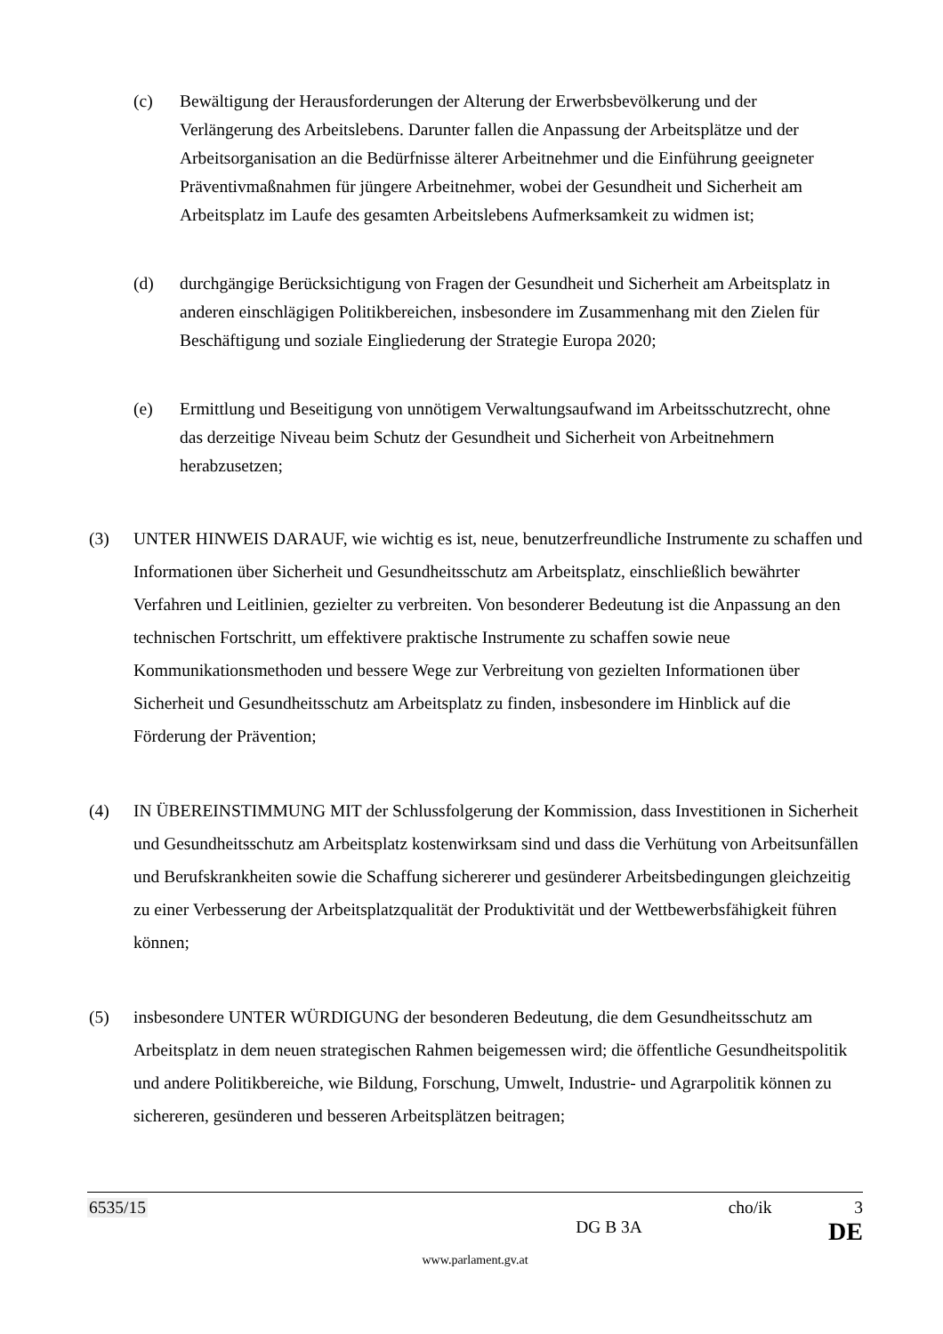(c) Bewältigung der Herausforderungen der Alterung der Erwerbsbevölkerung und der Verlängerung des Arbeitslebens. Darunter fallen die Anpassung der Arbeitsplätze und der Arbeitsorganisation an die Bedürfnisse älterer Arbeitnehmer und die Einführung geeigneter Präventivmaßnahmen für jüngere Arbeitnehmer, wobei der Gesundheit und Sicherheit am Arbeitsplatz im Laufe des gesamten Arbeitslebens Aufmerksamkeit zu widmen ist;
(d) durchgängige Berücksichtigung von Fragen der Gesundheit und Sicherheit am Arbeitsplatz in anderen einschlägigen Politikbereichen, insbesondere im Zusammenhang mit den Zielen für Beschäftigung und soziale Eingliederung der Strategie Europa 2020;
(e) Ermittlung und Beseitigung von unnötigem Verwaltungsaufwand im Arbeitsschutzrecht, ohne das derzeitige Niveau beim Schutz der Gesundheit und Sicherheit von Arbeitnehmern herabzusetzen;
(3) UNTER HINWEIS DARAUF, wie wichtig es ist, neue, benutzerfreundliche Instrumente zu schaffen und Informationen über Sicherheit und Gesundheitsschutz am Arbeitsplatz, einschließlich bewährter Verfahren und Leitlinien, gezielter zu verbreiten. Von besonderer Bedeutung ist die Anpassung an den technischen Fortschritt, um effektivere praktische Instrumente zu schaffen sowie neue Kommunikationsmethoden und bessere Wege zur Verbreitung von gezielten Informationen über Sicherheit und Gesundheitsschutz am Arbeitsplatz zu finden, insbesondere im Hinblick auf die Förderung der Prävention;
(4) IN ÜBEREINSTIMMUNG MIT der Schlussfolgerung der Kommission, dass Investitionen in Sicherheit und Gesundheitsschutz am Arbeitsplatz kostenwirksam sind und dass die Verhütung von Arbeitsunfällen und Berufskrankheiten sowie die Schaffung sichererer und gesünderer Arbeitsbedingungen gleichzeitig zu einer Verbesserung der Arbeitsplatzqualität der Produktivität und der Wettbewerbsfähigkeit führen können;
(5) insbesondere UNTER WÜRDIGUNG der besonderen Bedeutung, die dem Gesundheitsschutz am Arbeitsplatz in dem neuen strategischen Rahmen beigemessen wird; die öffentliche Gesundheitspolitik und andere Politikbereiche, wie Bildung, Forschung, Umwelt, Industrie- und Agrarpolitik können zu sichereren, gesünderen und besseren Arbeitsplätzen beitragen;
6535/15 cho/ik 3
DG B 3A DE
www.parlament.gv.at